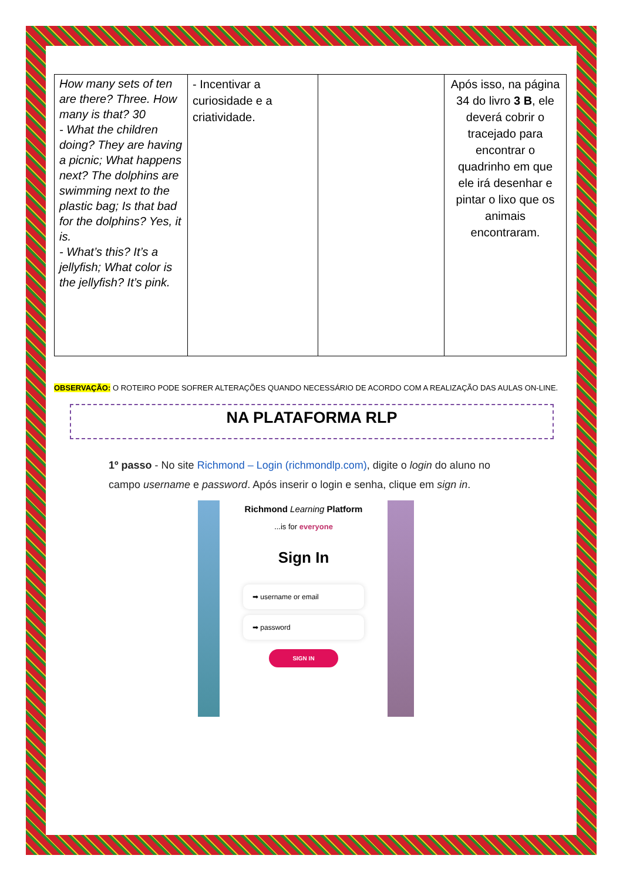| How many sets of ten are there? Three. How many is that? 30 - What the children doing? They are having a picnic; What happens next? The dolphins are swimming next to the plastic bag; Is that bad for the dolphins? Yes, it is. - What’s this? It’s a jellyfish; What color is the jellyfish? It’s pink. | - Incentivar a curiosidade e a criatividade. | | Após isso, na página 34 do livro 3 B , ele deverá cobrir o tracejado para encontrar o quadrinho em que ele irá desenhar e pintar o lixo que os animais encontraram. |
OBSERVAÇÃO: O ROTEIRO PODE SOFRER ALTERAÇÕES QUANDO NECESSÁRIO DE ACORDO COM A REALIZAÇÃO DAS AULAS ON-LINE.
NA PLATAFORMA RLP
1º passo - No site Richmond – Login (richmondlp.com), digite o login do aluno no campo username e password. Após inserir o login e senha, clique em sign in.
Richmond Learning Platform
...is for everyone
Sign In
➡ username or email
➡ password
SIGN IN